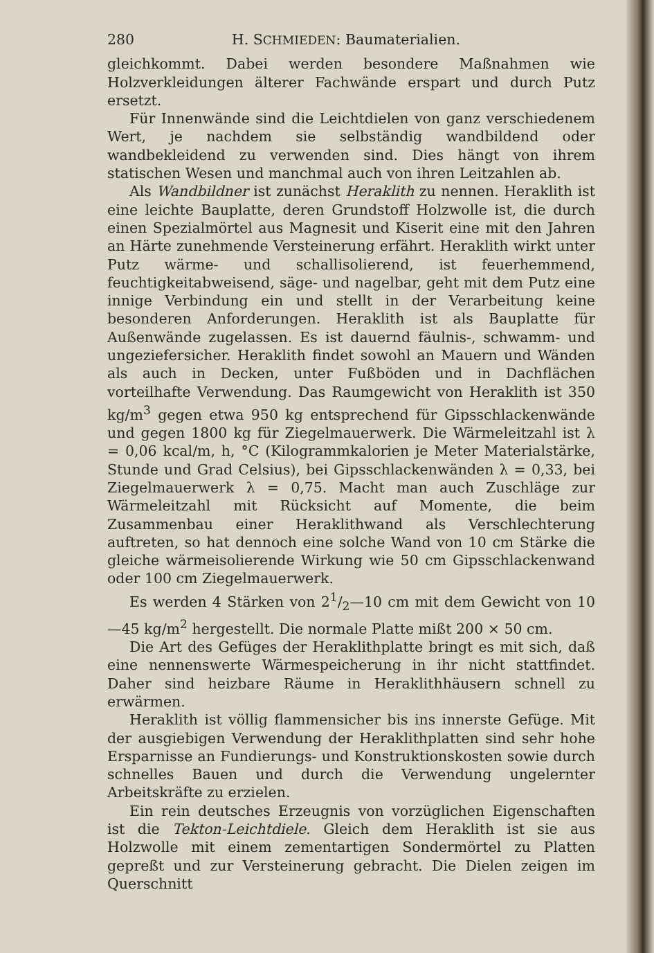280 H. SCHMIEDEN: Baumaterialien.
gleichkommt. Dabei werden besondere Maßnahmen wie Holzverkleidungen älterer Fachwände erspart und durch Putz ersetzt.
Für Innenwände sind die Leichtdielen von ganz verschiedenem Wert, je nachdem sie selbständig wandbildend oder wandbekleidend zu verwenden sind. Dies hängt von ihrem statischen Wesen und manchmal auch von ihren Leitzahlen ab.
Als Wandbildner ist zunächst Heraklith zu nennen. Heraklith ist eine leichte Bauplatte, deren Grundstoff Holzwolle ist, die durch einen Spezialmörtel aus Magnesit und Kiserit eine mit den Jahren an Härte zunehmende Versteinerung erfährt. Heraklith wirkt unter Putz wärme- und schallisolierend, ist feuerhemmend, feuchtigkeitabweisend, säge- und nagelbar, geht mit dem Putz eine innige Verbindung ein und stellt in der Verarbeitung keine besonderen Anforderungen. Heraklith ist als Bauplatte für Außenwände zugelassen. Es ist dauernd fäulnis-, schwamm- und ungeziefersicher. Heraklith findet sowohl an Mauern und Wänden als auch in Decken, unter Fußböden und in Dachflächen vorteilhafte Verwendung. Das Raumgewicht von Heraklith ist 350 kg/m<sup>3</sup> gegen etwa 950 kg entsprechend für Gipsschlackenwände und gegen 1800 kg für Ziegelmauerwerk. Die Wärmeleitzahl ist λ = 0,06 kcal/m, h, °C (Kilogrammkalorien je Meter Materialstärke, Stunde und Grad Celsius), bei Gipsschlackenwänden λ = 0,33, bei Ziegelmauerwerk λ = 0,75. Macht man auch Zuschläge zur Wärmeleitzahl mit Rücksicht auf Momente, die beim Zusammenbau einer Heraklithwand als Verschlechterung auftreten, so hat dennoch eine solche Wand von 10 cm Stärke die gleiche wärmeisolierende Wirkung wie 50 cm Gipsschlackenwand oder 100 cm Ziegelmauerwerk.
Es werden 4 Stärken von 21/2—10 cm mit dem Gewicht von 10—45 kg/m<sup>2</sup> hergestellt. Die normale Platte mißt 200 × 50 cm.
Die Art des Gefüges der Heraklithplatte bringt es mit sich, daß eine nennenswerte Wärmespeicherung in ihr nicht stattfindet. Daher sind heizbare Räume in Heraklithhäusern schnell zu erwärmen.
Heraklith ist völlig flammensicher bis ins innerste Gefüge. Mit der ausgiebigen Verwendung der Heraklithplatten sind sehr hohe Ersparnisse an Fundierungs- und Konstruktionskosten sowie durch schnelles Bauen und durch die Verwendung ungelernter Arbeitskräfte zu erzielen.
Ein rein deutsches Erzeugnis von vorzüglichen Eigenschaften ist die Tekton-Leichtdiele. Gleich dem Heraklith ist sie aus Holzwolle mit einem zementartigen Sondermörtel zu Platten gepreßt und zur Versteinerung gebracht. Die Dielen zeigen im Querschnitt